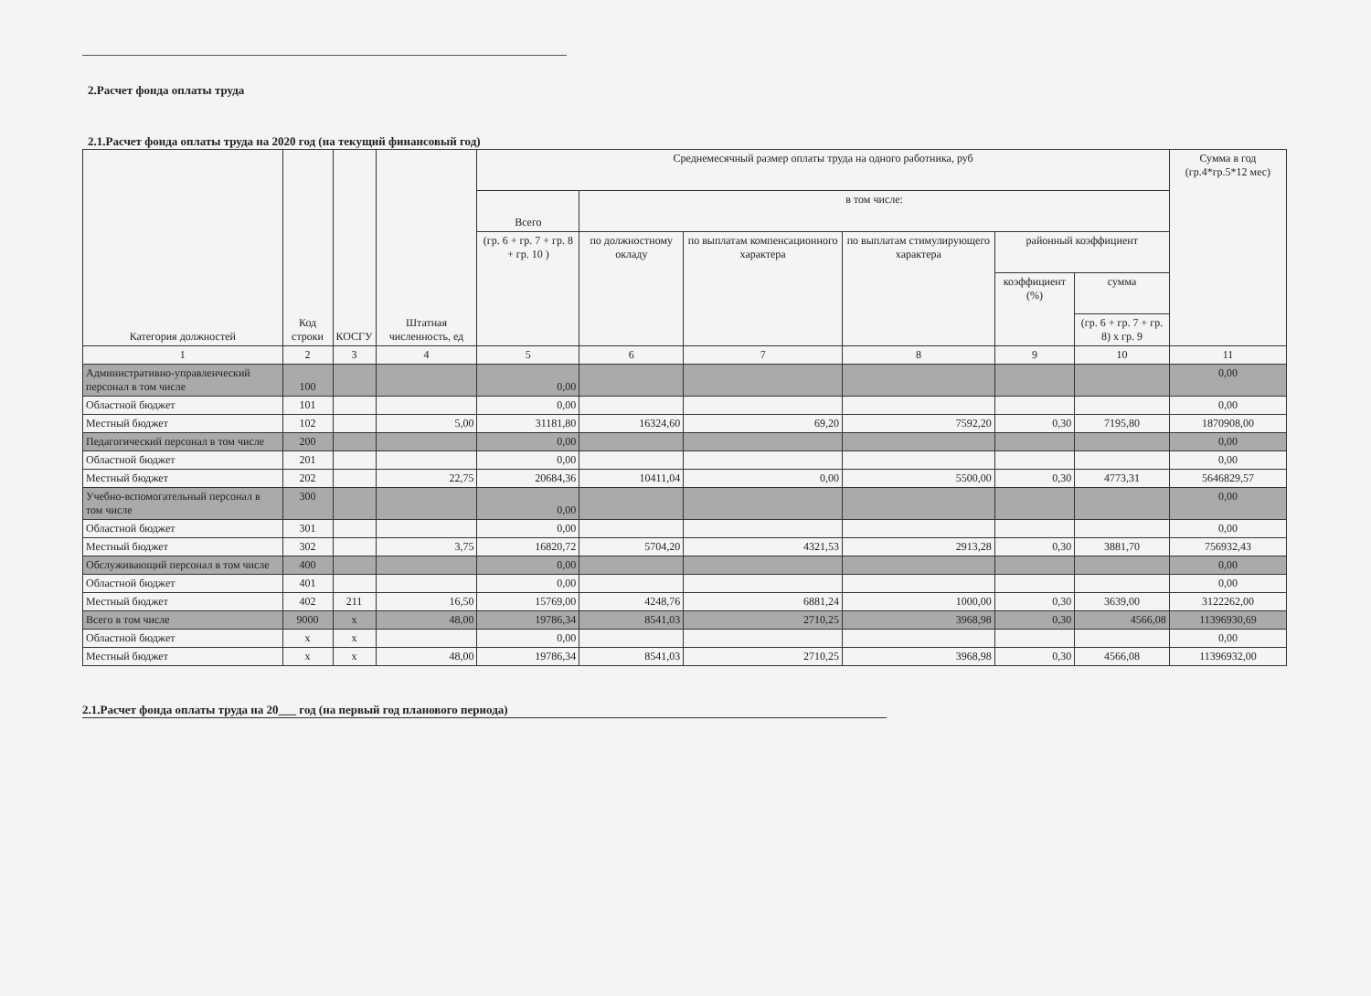2.Расчет фонда оплаты труда
2.1.Расчет фонда оплаты труда на 2020 год (на текущий финансовый год)
| Категория должностей | Код строки | КОСГУ | Штатная численность, ед | Среднемесячный размер оплаты труда на одного работника, руб | | | | | | Сумма в год (гр.4*гр.5*12 мес) |
| --- | --- | --- | --- | --- | --- | --- | --- | --- | --- | --- |
| | | | | Всего | в том числе: | | | | | |
| | | | | (гр. 6 + гр. 7 + гр. 8 + гр. 10 ) | по должностному окладу | по выплатам компенсационного характера | по выплатам стимулирующего характера | районный коэффициент | | |
| | | | | | | | | коэффициент (%) | сумма | |
| | | | | | | | | | (гр. 6 + гр. 7 + гр. 8) х гр. 9 | |
| 1 | 2 | 3 | 4 | 5 | 6 | 7 | 8 | 9 | 10 | 11 |
| Административно-управленческий персонал в том числе | 100 | | | 0,00 | | | | | | 0,00 |
| Областной бюджет | 101 | | | 0,00 | | | | | | 0,00 |
| Местный бюджет | 102 | | 5,00 | 31181,80 | 16324,60 | 69,20 | 7592,20 | 0,30 | 7195,80 | 1870908,00 |
| Педагогический персонал в том числе | 200 | | | 0,00 | | | | | | 0,00 |
| Областной бюджет | 201 | | | 0,00 | | | | | | 0,00 |
| Местный бюджет | 202 | | 22,75 | 20684,36 | 10411,04 | 0,00 | 5500,00 | 0,30 | 4773,31 | 5646829,57 |
| Учебно-вспомогательный персонал в том числе | 300 | | | 0,00 | | | | | | 0,00 |
| Областной бюджет | 301 | | | 0,00 | | | | | | 0,00 |
| Местный бюджет | 302 | | 3,75 | 16820,72 | 5704,20 | 4321,53 | 2913,28 | 0,30 | 3881,70 | 756932,43 |
| Обслуживающий персонал в том числе | 400 | | | 0,00 | | | | | | 0,00 |
| Областной бюджет | 401 | | | 0,00 | | | | | | 0,00 |
| Местный бюджет | 402 | 211 | 16,50 | 15769,00 | 4248,76 | 6881,24 | 1000,00 | 0,30 | 3639,00 | 3122262,00 |
| Всего в том числе | 9000 | x | 48,00 | 19786,34 | 8541,03 | 2710,25 | 3968,98 | 0,30 | 4566,08 | 11396930,69 |
| Областной бюджет | x | x | | 0,00 | | | | | | 0,00 |
| Местный бюджет | x | x | 48,00 | 19786,34 | 8541,03 | 2710,25 | 3968,98 | 0,30 | 4566,08 | 11396932,00 |
2.1.Расчет фонда оплаты труда на 20___ год (на первый год планового периода)